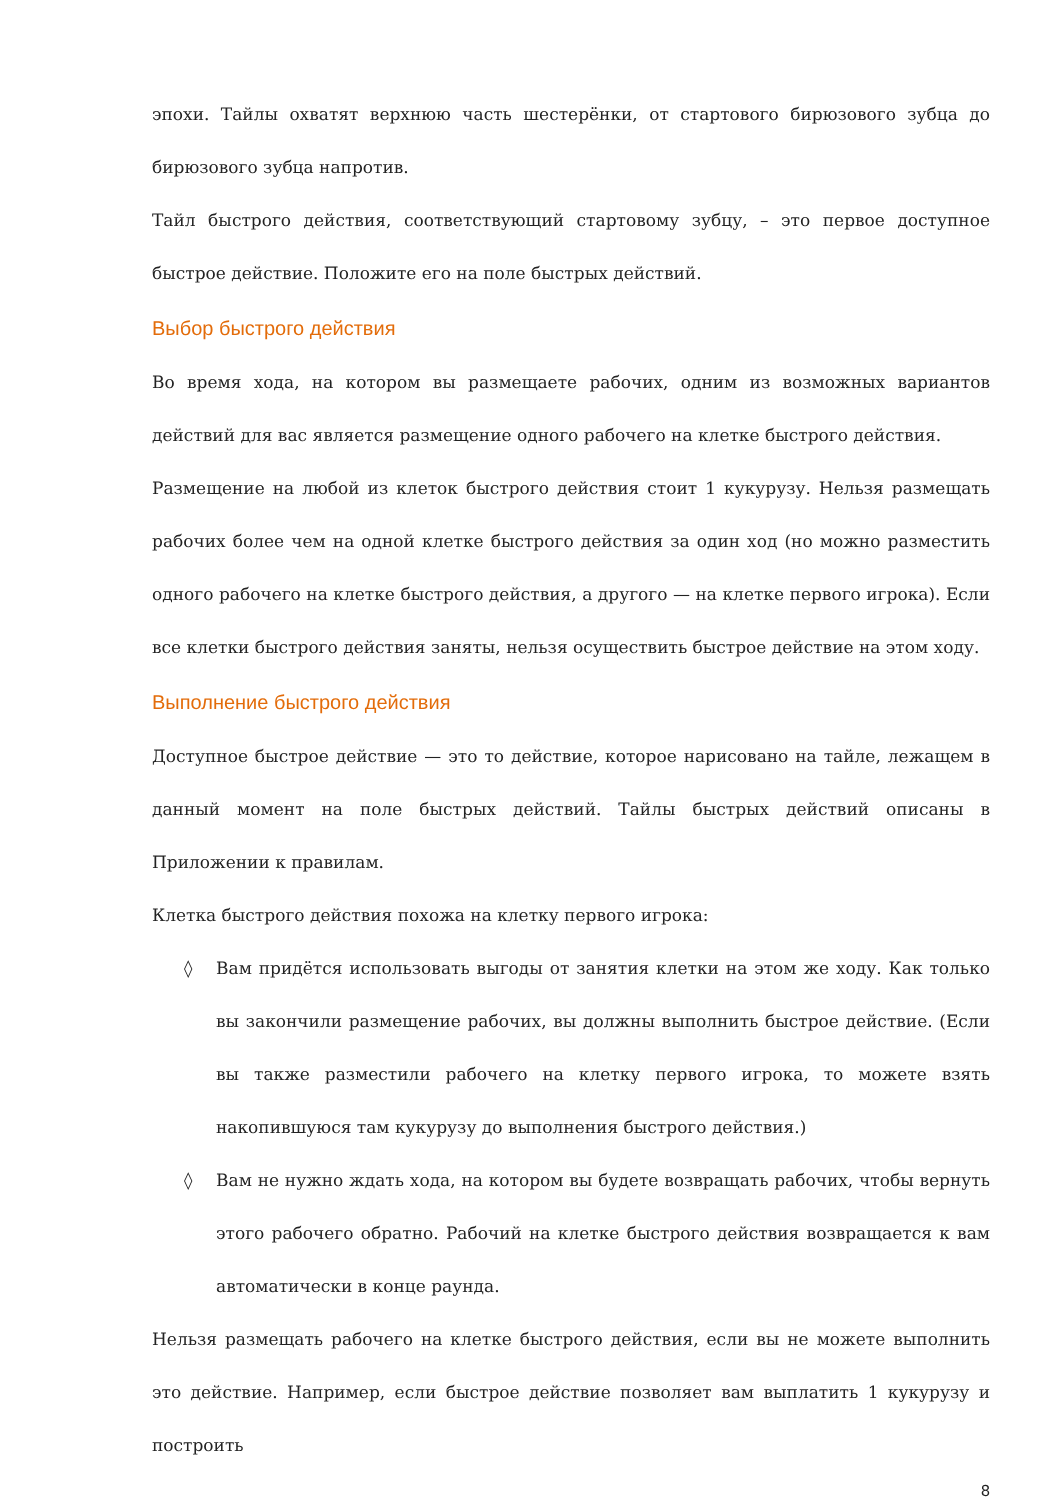эпохи. Тайлы охватят верхнюю часть шестерёнки, от стартового бирюзового зубца до бирюзового зубца напротив.
Тайл быстрого действия, соответствующий стартовому зубцу, – это первое доступное быстрое действие. Положите его на поле быстрых действий.
Выбор быстрого действия
Во время хода, на котором вы размещаете рабочих, одним из возможных вариантов действий для вас является размещение одного рабочего на клетке быстрого действия.
Размещение на любой из клеток быстрого действия стоит 1 кукурузу. Нельзя размещать рабочих более чем на одной клетке быстрого действия за один ход (но можно разместить одного рабочего на клетке быстрого действия, а другого — на клетке первого игрока). Если все клетки быстрого действия заняты, нельзя осуществить быстрое действие на этом ходу.
Выполнение быстрого действия
Доступное быстрое действие — это то действие, которое нарисовано на тайле, лежащем в данный момент на поле быстрых действий. Тайлы быстрых действий описаны в Приложении к правилам.
Клетка быстрого действия похожа на клетку первого игрока:
◊ Вам придётся использовать выгоды от занятия клетки на этом же ходу. Как только вы закончили размещение рабочих, вы должны выполнить быстрое действие. (Если вы также разместили рабочего на клетку первого игрока, то можете взять накопившуюся там кукурузу до выполнения быстрого действия.)
◊ Вам не нужно ждать хода, на котором вы будете возвращать рабочих, чтобы вернуть этого рабочего обратно. Рабочий на клетке быстрого действия возвращается к вам автоматически в конце раунда.
Нельзя размещать рабочего на клетке быстрого действия, если вы не можете выполнить это действие. Например, если быстрое действие позволяет вам выплатить 1 кукурузу и построить
8